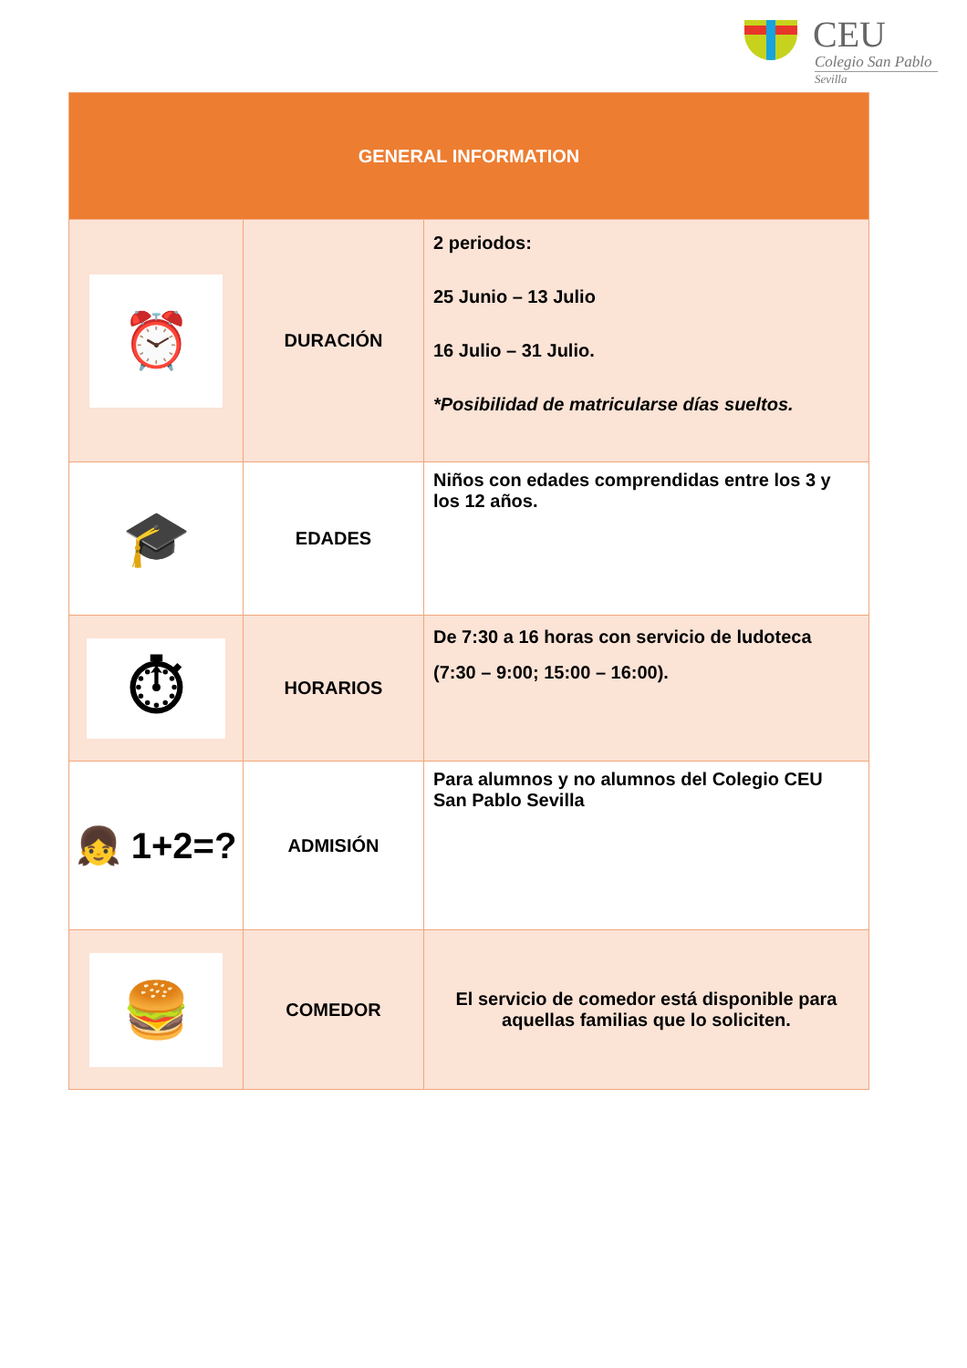CEU
Colegio San Pablo
Sevilla
| GENERAL INFORMATION | | |
| --- | --- | --- |
| ⏰ | DURACIÓN | 2 periodos: 25 Junio – 13 Julio 16 Julio – 31 Julio. *Posibilidad de matricularse días sueltos. |
| 🎓 | EDADES | Niños con edades comprendidas entre los 3 y los 12 años. |
| ⏱ | HORARIOS | De 7:30 a 16 horas con servicio de ludoteca (7:30 – 9:00; 15:00 – 16:00). |
| 👧 1+2=? | ADMISIÓN | Para alumnos y no alumnos del Colegio CEU San Pablo Sevilla |
| 🍔 | COMEDOR | El servicio de comedor está disponible para aquellas familias que lo soliciten. |